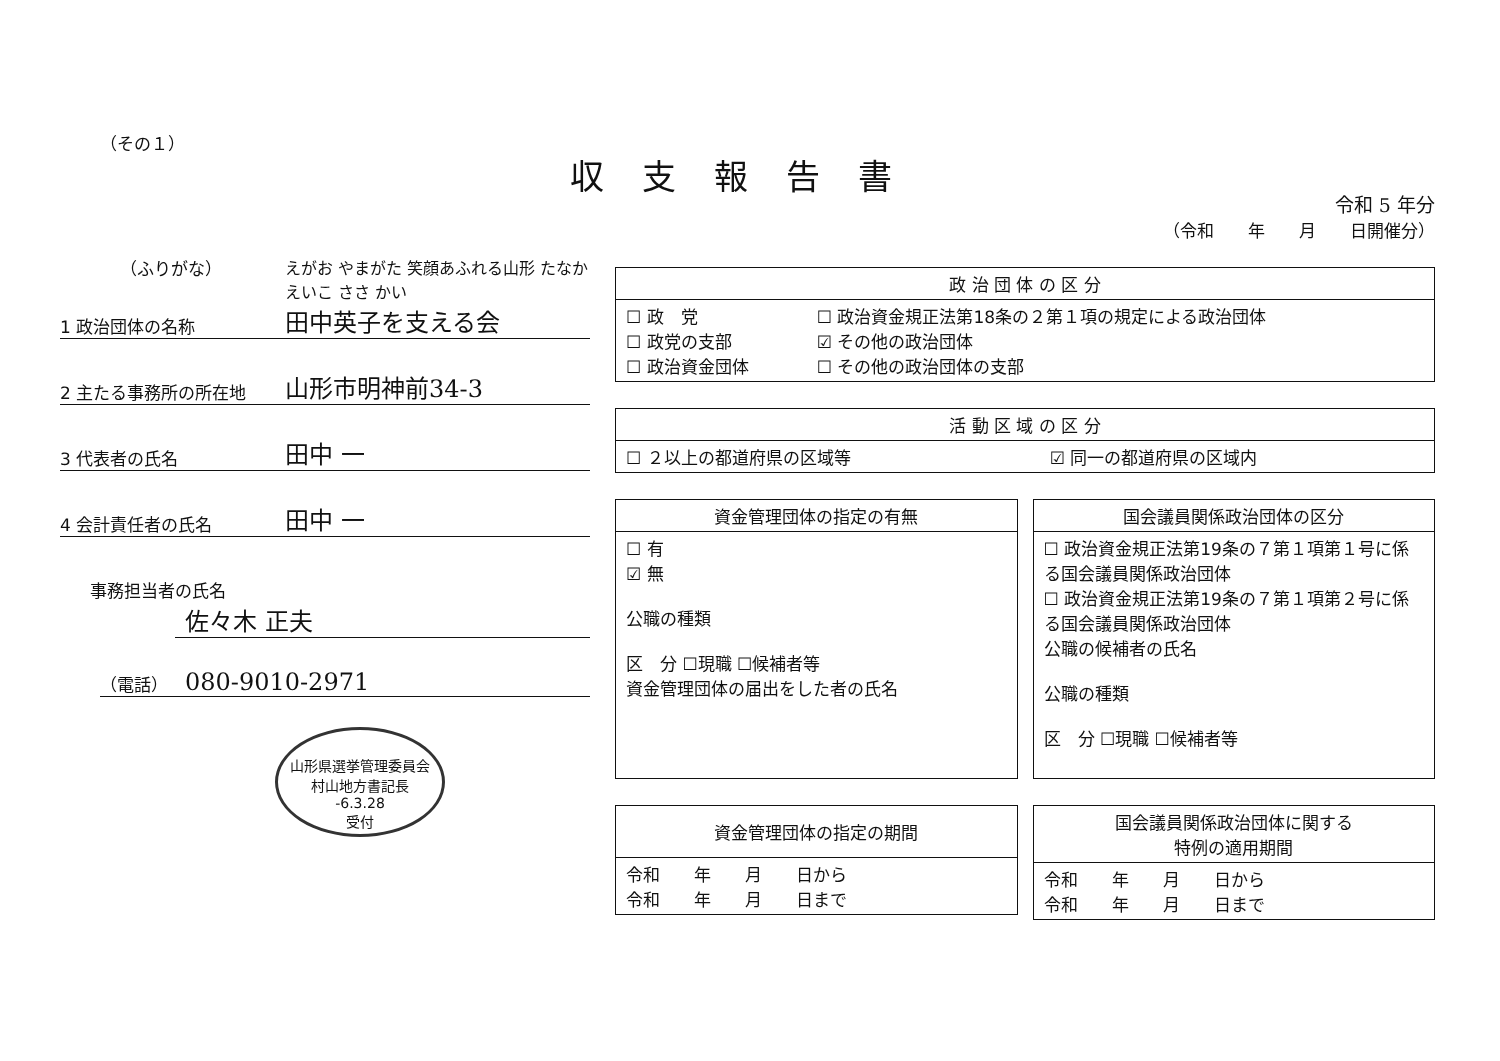（その１）
（ふりがな） えがお やまがた 笑顔あふれる山形 たなか えいこ ささ かい
1 政治団体の名称
田中英子を支える会
2 主たる事務所の所在地
山形市明神前34-3
3 代表者の氏名
田中 一
4 会計責任者の氏名
田中 一
事務担当者の氏名
佐々木 正夫
（電話）
080-9010-2971
山形県選挙管理委員会
村山地方書記長
-6.3.28
受付
収支報告書
令和 5 年分
（令和　　年　　月　　日開催分）
| 政 治 団 体 の 区 分 | |
| --- | --- |
| ☐ 政 党 ☐ 政党の支部 ☐ 政治資金団体 | ☐ 政治資金規正法第18条の２第１項の規定による政治団体 ☑ その他の政治団体 ☐ その他の政治団体の支部 |
| 活 動 区 域 の 区 分 | |
| --- | --- |
| ☐ ２以上の都道府県の区域等 | ☑ 同一の都道府県の区域内 |
| 資金管理団体の指定の有無 |
| --- |
| ☐ 有 ☑ 無 公職の種類 区 分 ☐現職 ☐候補者等 資金管理団体の届出をした者の氏名 |
| 国会議員関係政治団体の区分 |
| --- |
| ☐ 政治資金規正法第19条の７第１項第１号に係る国会議員関係政治団体 ☐ 政治資金規正法第19条の７第１項第２号に係る国会議員関係政治団体 公職の候補者の氏名 公職の種類 区 分 ☐現職 ☐候補者等 |
| 資金管理団体の指定の期間 |
| --- |
| 令和 年 月 日から 令和 年 月 日まで |
| 国会議員関係政治団体に関する 特例の適用期間 |
| --- |
| 令和 年 月 日から 令和 年 月 日まで |